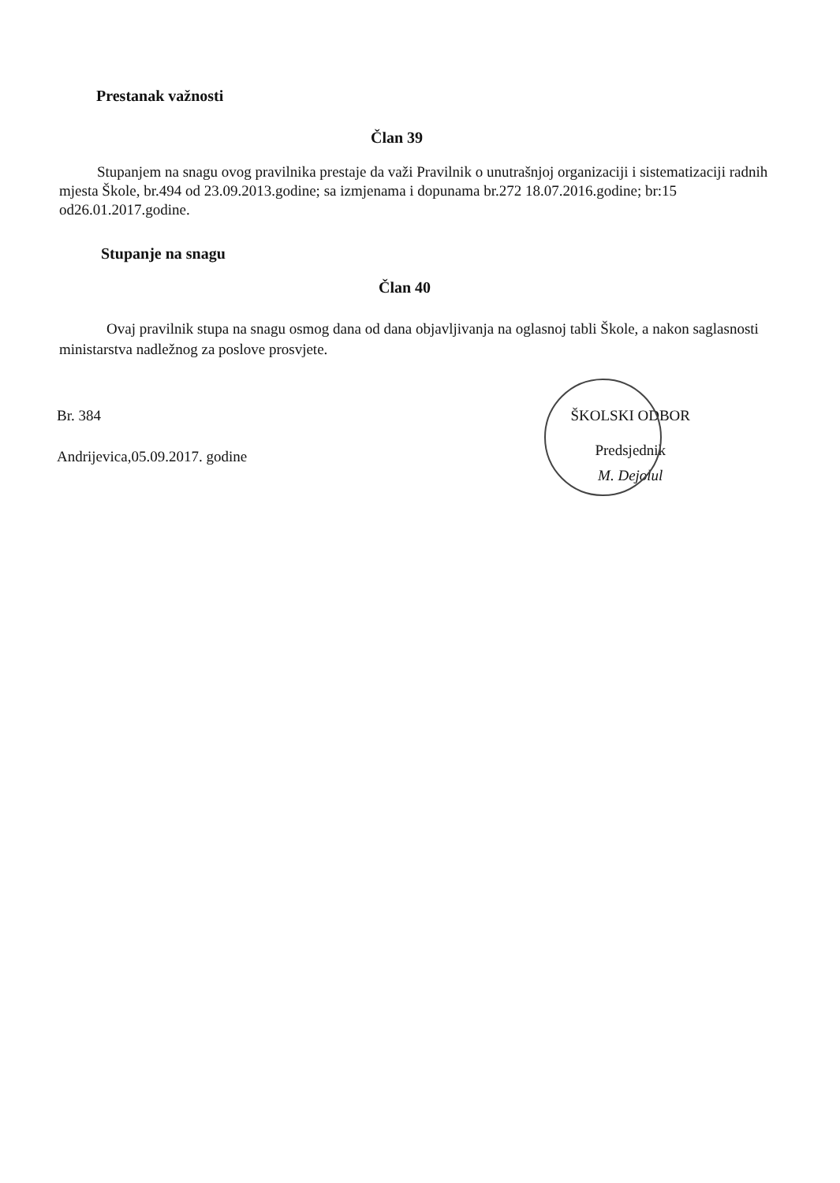Prestanak važnosti
Član 39
Stupanjem na snagu ovog pravilnika prestaje da važi Pravilnik o unutrašnjoj organizaciji i sistematizaciji radnih mjesta Škole, br.494 od 23.09.2013.godine; sa izmjenama i dopunama br.272 18.07.2016.godine; br:15 od26.01.2017.godine.
Stupanje na snagu
Član 40
Ovaj pravilnik stupa na snagu osmog dana od dana objavljivanja na oglasnoj tabli Škole, a nakon saglasnosti ministarstva nadležnog za poslove prosvjete.
Br. 384
Andrijevica,05.09.2017. godine
ŠKOLSKI ODBOR
Predsjednik
M. Dejolul